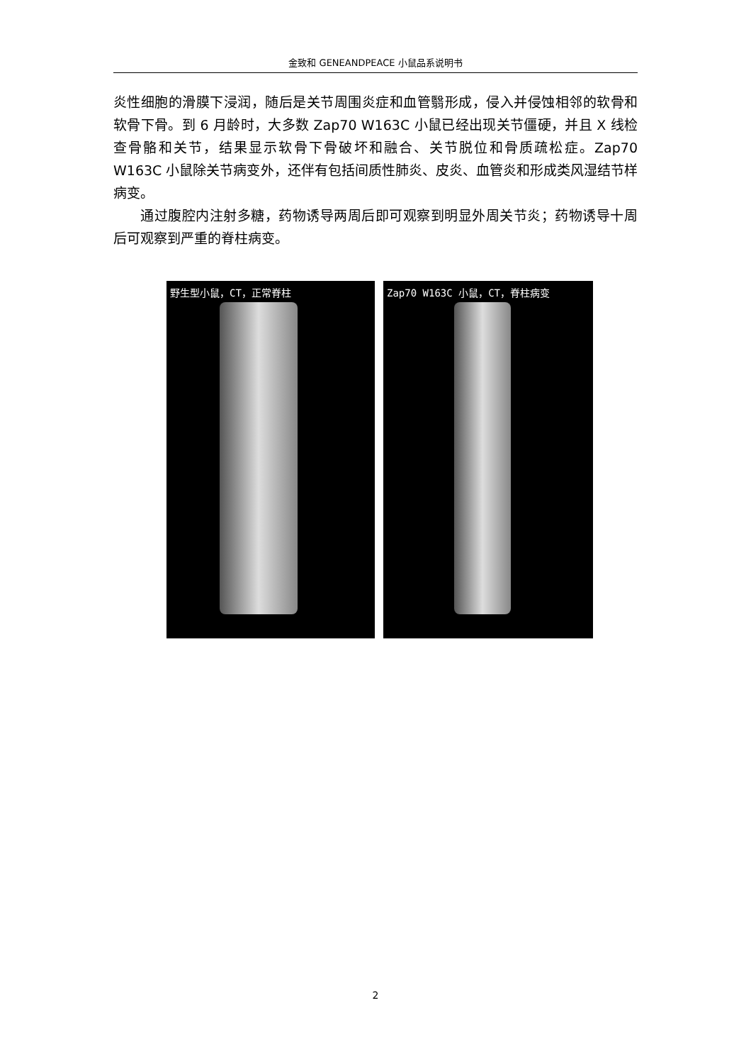金致和 GENEANDPEACE 小鼠品系说明书
炎性细胞的滑膜下浸润，随后是关节周围炎症和血管翳形成，侵入并侵蚀相邻的软骨和软骨下骨。到 6 月龄时，大多数 Zap70 W163C 小鼠已经出现关节僵硬，并且 X 线检查骨骼和关节，结果显示软骨下骨破坏和融合、关节脱位和骨质疏松症。Zap70 W163C 小鼠除关节病变外，还伴有包括间质性肺炎、皮炎、血管炎和形成类风湿结节样病变。
通过腹腔内注射多糖，药物诱导两周后即可观察到明显外周关节炎；药物诱导十周后可观察到严重的脊柱病变。
野生型小鼠，CT，正常脊柱 Zap70 W163C 小鼠，CT，脊柱病变
2